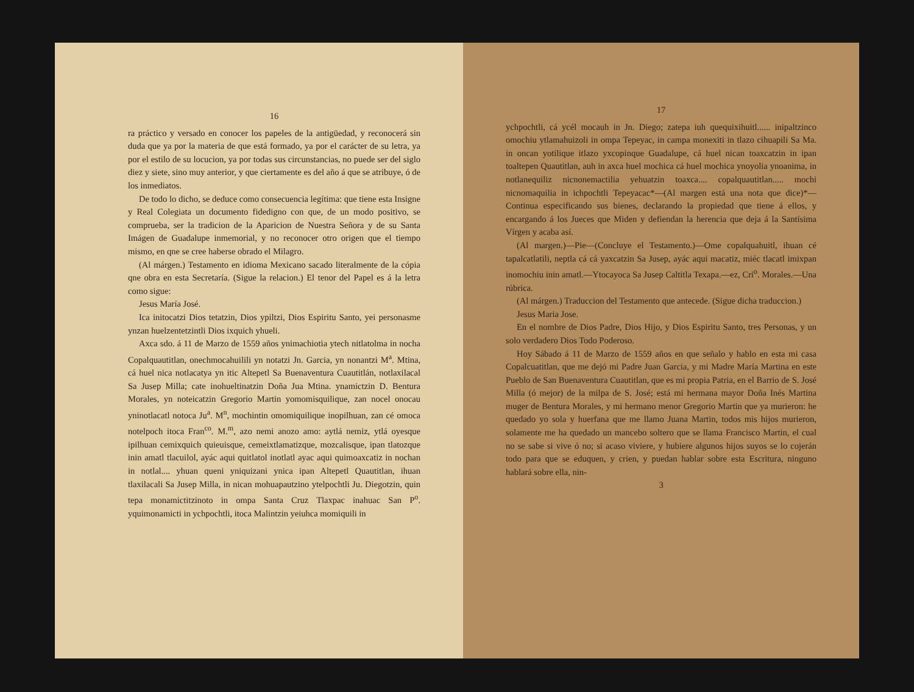16
ra práctico y versado en conocer los papeles de la antigüedad, y reconocerá sin duda que ya por la materia de que está formado, ya por el carácter de su letra, ya por el estilo de su locucion, ya por todas sus circunstancias, no puede ser del siglo diez y siete, sino muy anterior, y que ciertamente es del año á que se atribuye, ó de los inmediatos.
De todo lo dicho, se deduce como consecuencia legítima: que tiene esta Insigne y Real Colegiata un documento fidedigno con que, de un modo positivo, se comprueba, ser la tradicion de la Aparicion de Nuestra Señora y de su Santa Imágen de Guadalupe inmemorial, y no reconocer otro origen que el tiempo mismo, en qne se cree haberse obrado el Milagro.
(Al márgen.) Testamento en idioma Mexicano sacado literalmente de la cópia qne obra en esta Secretaría. (Sigue la relacion.) El tenor del Papel es á la letra como sigue:
Jesus María José.
Ica initocatzi Dios tetatzin, Dios ypiltzi, Dios Espiritu Santo, yei personasme ynzan huelzentetzintli Dios ixquich yhueli.
Axca sdo. á 11 de Marzo de 1559 años ynimachiotia ytech nitlatolma in nocha Copalquautitlan, onechmocahuilili yn notatzi Jn. Garcia, yn nonantzi M<sup>a</sup>. Mtina, cá huel nica notlacatya yn itic Altepetl Sa Buenaventura Cuautitlán, notlaxilacal Sa Jusep Milla; cate inohueltinatzin Doña Jua Mtina. ynamictzin D. Bentura Morales, yn noteicatzin Gregorio Martin yomomisquilique, zan nocel onocau yninotlacatl notoca Ju<sup>a</sup>. M<sup>n</sup>, mochintin omomiquilique inopilhuan, zan cé omoca notelpoch itoca Fran<sup>co</sup>. M.<sup>m</sup>, azo nemi anozo amo: aytlá nemiz, ytlá oyesque ipilhuan cemixquich quieuisque, cemeixtlamatizque, mozcalisque, ipan tlatozque inin amatl tlacuilol, ayác aqui quitlatol inotlatl ayac aqui quimoaxcatiz in nochan in notlal.... yhuan queni yniquizani ynica ipan Altepetl Quautitlan, ihuan tlaxilacali Sa Jusep Milla, in nican mohuapautzino ytelpochtli Ju. Diegotzin, quin tepa monamictitzinoto in ompa Santa Cruz Tlaxpac inahuac San P<sup>o</sup>. yquimonamicti in ychpochtli, itoca Malintzin yeiuhca momiquili in
17
ychpochtli, cá ycél mocauh in Jn. Diego; zatepa iuh quequixihuitl...... inipaltzinco omochiu ytlamahuizoli in ompa Tepeyac, in campa monexiti in tlazo cihuapili Sa Ma. in oncan yotilique itlazo yxcopinque Guadalupe, cá huel nican toaxcatzin in ipan toaltepen Quautitlan, auh in axca huel mochica cá huel mochica ynoyolia ynoanima, in notlanequiliz nicnonemactilia yehuatzin toaxca.... copalquautitlan..... mochi nicnomaquilia in ichpochtli Tepeyacac*—(Al margen está una nota que dice)*—Continua especificando sus bienes, declarando la propiedad que tiene á ellos, y encargando á los Jueces que Miden y defiendan la herencia que deja á la Santísima Vírgen y acaba así.
(Al margen.)—Pie—(Concluye el Testamento.)—Ome copalquahuitl, ihuan cé tapalcatlatili, neptla cá cá yaxcatzin Sa Jusep, ayác aqui macatiz, miéc tlacatl imixpan inomochiu inin amatl.—Ytocayoca Sa Jusep Caltitla Texapa.—ez, Cri<sup>o</sup>. Morales.—Una rúbrica.
(Al márgen.) Traduccion del Testamento que antecede. (Sigue dicha traduccion.)
Jesus Maria Jose.
En el nombre de Dios Padre, Dios Hijo, y Dios Espiritu Santo, tres Personas, y un solo verdadero Dios Todo Poderoso.
Hoy Sábado á 11 de Marzo de 1559 años en que señalo y hablo en esta mi casa Copalcuatitlan, que me dejó mi Padre Juan Garcia, y mi Madre María Martina en este Pueblo de San Buenaventura Cuautitlan, que es mi propia Patria, en el Barrio de S. José Milla (ó mejor) de la milpa de S. José; está mi hermana mayor Doña Inés Martina muger de Bentura Morales, y mi hermano menor Gregorio Martin que ya murieron: he quedado yo sola y huerfana que me llamo Juana Martin, todos mis hijos murieron, solamente me ha quedado un mancebo soltero que se llama Francisco Martin, el cual no se sabe si vive ó no; si acaso viviere, y hubiere algunos hijos suyos se lo cojerán todo para que se eduquen, y crien, y puedan hablar sobre esta Escritura, ninguno hablará sobre ella, nin-
3